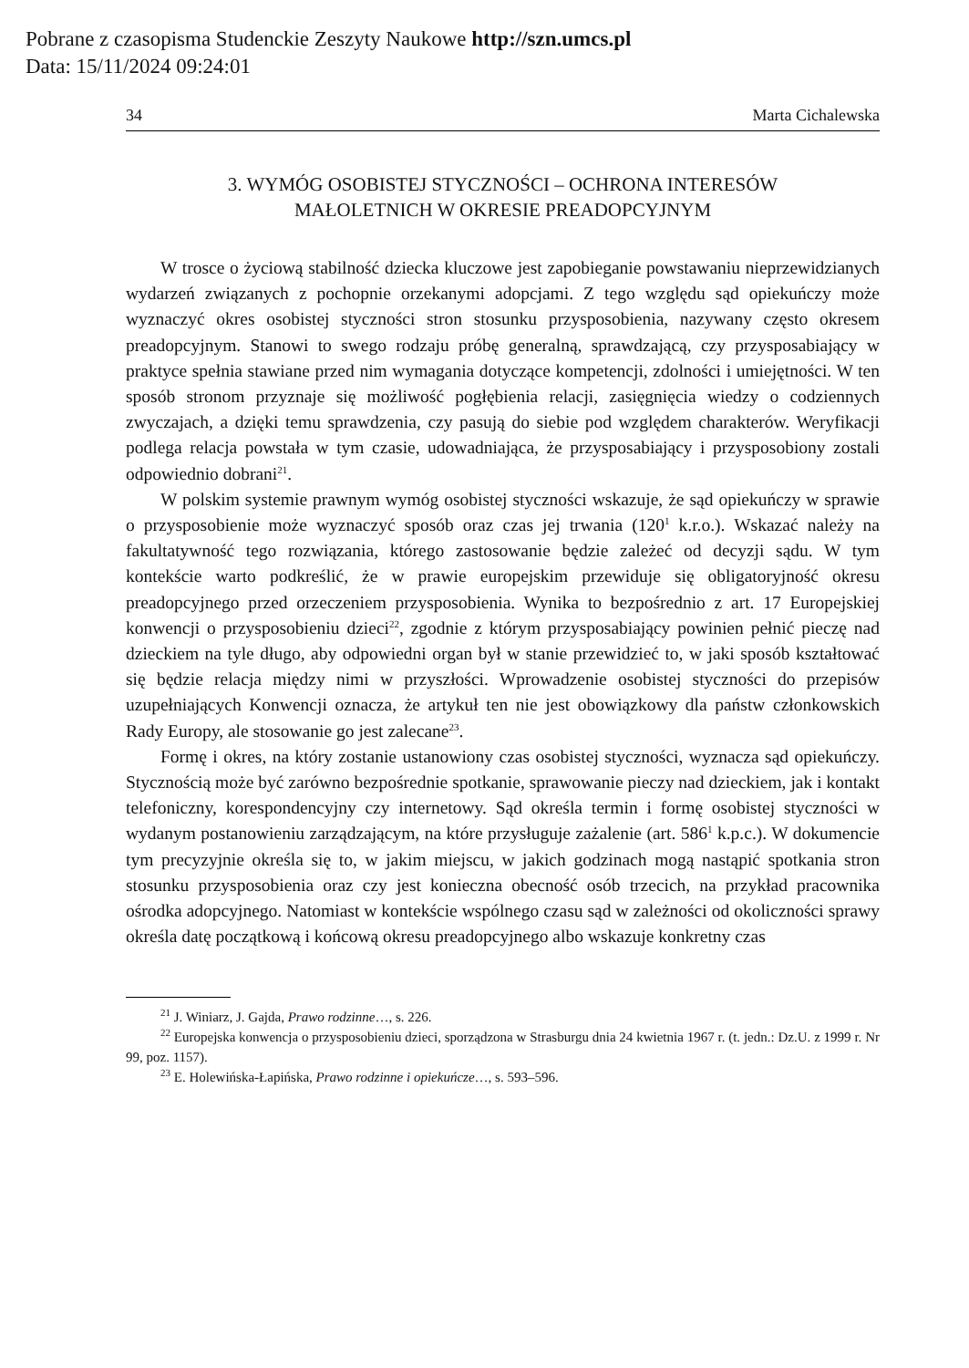Pobrane z czasopisma Studenckie Zeszyty Naukowe http://szn.umcs.pl
Data: 15/11/2024 09:24:01
34 Marta Cichalewska
3. WYMÓG OSOBISTEJ STYCZNOŚCI – OCHRONA INTERESÓW
MAŁOLETNICH W OKRESIE PREADOPCYJNYM
W trosce o życiową stabilność dziecka kluczowe jest zapobieganie powstawaniu nieprzewidzianych wydarzeń związanych z pochopnie orzekanymi adopcjami. Z tego względu sąd opiekuńczy może wyznaczyć okres osobistej styczności stron stosunku przysposobienia, nazywany często okresem preadopcyjnym. Stanowi to swego rodzaju próbę generalną, sprawdzającą, czy przysposabiający w praktyce spełnia stawiane przed nim wymagania dotyczące kompetencji, zdolności i umiejętności. W ten sposób stronom przyznaje się możliwość pogłębienia relacji, zasięgnięcia wiedzy o codziennych zwyczajach, a dzięki temu sprawdzenia, czy pasują do siebie pod względem charakterów. Weryfikacji podlega relacja powstała w tym czasie, udowadniająca, że przysposabiający i przysposobiony zostali odpowiednio dobrani<sup>21</sup>.
W polskim systemie prawnym wymóg osobistej styczności wskazuje, że sąd opiekuńczy w sprawie o przysposobienie może wyznaczyć sposób oraz czas jej trwania (120<sup>1</sup> k.r.o.). Wskazać należy na fakultatywność tego rozwiązania, którego zastosowanie będzie zależeć od decyzji sądu. W tym kontekście warto podkreślić, że w prawie europejskim przewiduje się obligatoryjność okresu preadopcyjnego przed orzeczeniem przysposobienia. Wynika to bezpośrednio z art. 17 Europejskiej konwencji o przysposobieniu dzieci<sup>22</sup>, zgodnie z którym przysposabiający powinien pełnić pieczę nad dzieckiem na tyle długo, aby odpowiedni organ był w stanie przewidzieć to, w jaki sposób kształtować się będzie relacja między nimi w przyszłości. Wprowadzenie osobistej styczności do przepisów uzupełniających Konwencji oznacza, że artykuł ten nie jest obowiązkowy dla państw członkowskich Rady Europy, ale stosowanie go jest zalecane<sup>23</sup>.
Formę i okres, na który zostanie ustanowiony czas osobistej styczności, wyznacza sąd opiekuńczy. Stycznością może być zarówno bezpośrednie spotkanie, sprawowanie pieczy nad dzieckiem, jak i kontakt telefoniczny, korespondencyjny czy internetowy. Sąd określa termin i formę osobistej styczności w wydanym postanowieniu zarządzającym, na które przysługuje zażalenie (art. 586<sup>1</sup> k.p.c.). W dokumencie tym precyzyjnie określa się to, w jakim miejscu, w jakich godzinach mogą nastąpić spotkania stron stosunku przysposobienia oraz czy jest konieczna obecność osób trzecich, na przykład pracownika ośrodka adopcyjnego. Natomiast w kontekście wspólnego czasu sąd w zależności od okoliczności sprawy określa datę początkową i końcową okresu preadopcyjnego albo wskazuje konkretny czas
<sup>21</sup> J. Winiarz, J. Gajda, Prawo rodzinne…, s. 226.
<sup>22</sup> Europejska konwencja o przysposobieniu dzieci, sporządzona w Strasburgu dnia 24 kwietnia 1967 r. (t. jedn.: Dz.U. z 1999 r. Nr 99, poz. 1157).
<sup>23</sup> E. Holewińska-Łapińska, Prawo rodzinne i opiekuńcze…, s. 593–596.